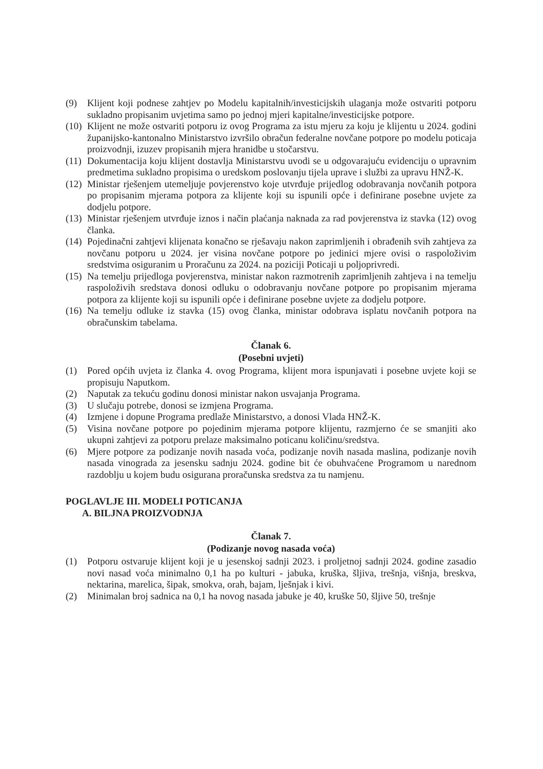(9) Klijent koji podnese zahtjev po Modelu kapitalnih/investicijskih ulaganja može ostvariti potporu sukladno propisanim uvjetima samo po jednoj mjeri kapitalne/investicijske potpore.
(10) Klijent ne može ostvariti potporu iz ovog Programa za istu mjeru za koju je klijentu u 2024. godini županijsko-kantonalno Ministarstvo izvršilo obračun federalne novčane potpore po modelu poticaja proizvodnji, izuzev propisanih mjera hranidbe u stočarstvu.
(11) Dokumentacija koju klijent dostavlja Ministarstvu uvodi se u odgovarajuću evidenciju o upravnim predmetima sukladno propisima o uredskom poslovanju tijela uprave i službi za upravu HNŽ-K.
(12) Ministar rješenjem utemeljuje povjerenstvo koje utvrđuje prijedlog odobravanja novčanih potpora po propisanim mjerama potpora za klijente koji su ispunili opće i definirane posebne uvjete za dodjelu potpore.
(13) Ministar rješenjem utvrđuje iznos i način plaćanja naknada za rad povjerenstva iz stavka (12) ovog članka.
(14) Pojedinačni zahtjevi klijenata konačno se rješavaju nakon zaprimljenih i obrađenih svih zahtjeva za novčanu potporu u 2024. jer visina novčane potpore po jedinici mjere ovisi o raspoloživim sredstvima osiguranim u Proračunu za 2024. na poziciji Poticaji u poljoprivredi.
(15) Na temelju prijedloga povjerenstva, ministar nakon razmotrenih zaprimljenih zahtjeva i na temelju raspoloživih sredstava donosi odluku o odobravanju novčane potpore po propisanim mjerama potpora za klijente koji su ispunili opće i definirane posebne uvjete za dodjelu potpore.
(16) Na temelju odluke iz stavka (15) ovog članka, ministar odobrava isplatu novčanih potpora na obračunskim tabelama.
Članak 6.
(Posebni uvjeti)
(1) Pored općih uvjeta iz članka 4. ovog Programa, klijent mora ispunjavati i posebne uvjete koji se propisuju Naputkom.
(2) Naputak za tekuću godinu donosi ministar nakon usvajanja Programa.
(3) U slučaju potrebe, donosi se izmjena Programa.
(4) Izmjene i dopune Programa predlaže Ministarstvo, a donosi Vlada HNŽ-K.
(5) Visina novčane potpore po pojedinim mjerama potpore klijentu, razmjerno će se smanjiti ako ukupni zahtjevi za potporu prelaze maksimalno poticanu količinu/sredstva.
(6) Mjere potpore za podizanje novih nasada voća, podizanje novih nasada maslina, podizanje novih nasada vinograda za jesensku sadnju 2024. godine bit će obuhvaćene Programom u narednom razdoblju u kojem budu osigurana proračunska sredstva za tu namjenu.
POGLAVLJE III. MODELI POTICANJA
A. BILJNA PROIZVODNJA
Članak 7.
(Podizanje novog nasada voća)
(1) Potporu ostvaruje klijent koji je u jesenskoj sadnji 2023. i proljetnoj sadnji 2024. godine zasadio novi nasad voća minimalno 0,1 ha po kulturi - jabuka, kruška, šljiva, trešnja, višnja, breskva, nektarina, marelica, šipak, smokva, orah, bajam, lješnjak i kivi.
(2) Minimalan broj sadnica na 0,1 ha novog nasada jabuke je 40, kruške 50, šljive 50, trešnje